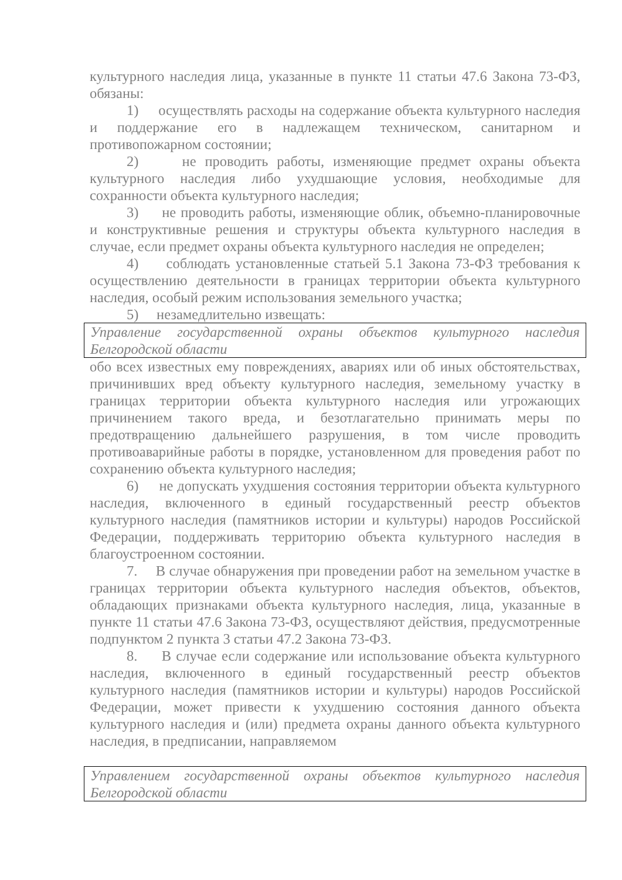культурного наследия лица, указанные в пункте 11 статьи 47.6 Закона 73-ФЗ, обязаны:
1) осуществлять расходы на содержание объекта культурного наследия и поддержание его в надлежащем техническом, санитарном и противопожарном состоянии;
2) не проводить работы, изменяющие предмет охраны объекта культурного наследия либо ухудшающие условия, необходимые для сохранности объекта культурного наследия;
3) не проводить работы, изменяющие облик, объемно-планировочные и конструктивные решения и структуры объекта культурного наследия в случае, если предмет охраны объекта культурного наследия не определен;
4) соблюдать установленные статьей 5.1 Закона 73-ФЗ требования к осуществлению деятельности в границах территории объекта культурного наследия, особый режим использования земельного участка;
5) незамедлительно извещать:
Управление государственной охраны объектов культурного наследия Белгородской области
обо всех известных ему повреждениях, авариях или об иных обстоятельствах, причинивших вред объекту культурного наследия, земельному участку в границах территории объекта культурного наследия или угрожающих причинением такого вреда, и безотлагательно принимать меры по предотвращению дальнейшего разрушения, в том числе проводить противоаварийные работы в порядке, установленном для проведения работ по сохранению объекта культурного наследия;
6) не допускать ухудшения состояния территории объекта культурного наследия, включенного в единый государственный реестр объектов культурного наследия (памятников истории и культуры) народов Российской Федерации, поддерживать территорию объекта культурного наследия в благоустроенном состоянии.
7. В случае обнаружения при проведении работ на земельном участке в границах территории объекта культурного наследия объектов, объектов, обладающих признаками объекта культурного наследия, лица, указанные в пункте 11 статьи 47.6 Закона 73-ФЗ, осуществляют действия, предусмотренные подпунктом 2 пункта 3 статьи 47.2 Закона 73-ФЗ.
8. В случае если содержание или использование объекта культурного наследия, включенного в единый государственный реестр объектов культурного наследия (памятников истории и культуры) народов Российской Федерации, может привести к ухудшению состояния данного объекта культурного наследия и (или) предмета охраны данного объекта культурного наследия, в предписании, направляемом
Управлением государственной охраны объектов культурного наследия Белгородской области